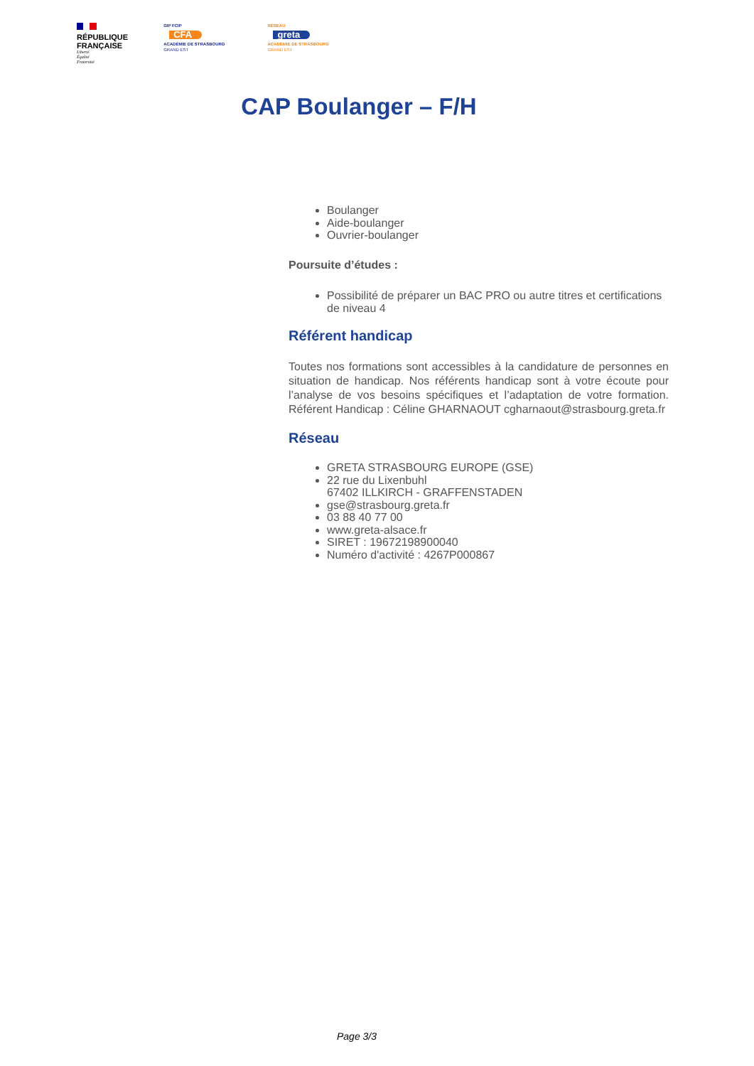RÉPUBLIQUE
FRANÇAISE
Liberté
Égalité
Fraternité
GIP FCIP
CFA
ACADÉMIE DE STRASBOURG
GRAND EST
RÉSEAU
greta
ACADÉMIE DE STRASBOURG
GRAND EST
CAP Boulanger – F/H
Boulanger
Aide-boulanger
Ouvrier-boulanger
Poursuite d’études :
Possibilité de préparer un BAC PRO ou autre titres et certifications de niveau 4
Référent handicap
Toutes nos formations sont accessibles à la candidature de personnes en situation de handicap. Nos référents handicap sont à votre écoute pour l’analyse de vos besoins spécifiques et l’adaptation de votre formation. Référent Handicap : Céline GHARNAOUT cgharnaout@strasbourg.greta.fr
Réseau
GRETA STRASBOURG EUROPE (GSE)
22 rue du Lixenbuhl
67402 ILLKIRCH - GRAFFENSTADEN
gse@strasbourg.greta.fr
03 88 40 77 00
www.greta-alsace.fr
SIRET : 19672198900040
Numéro d'activité : 4267P000867
Page 3/3